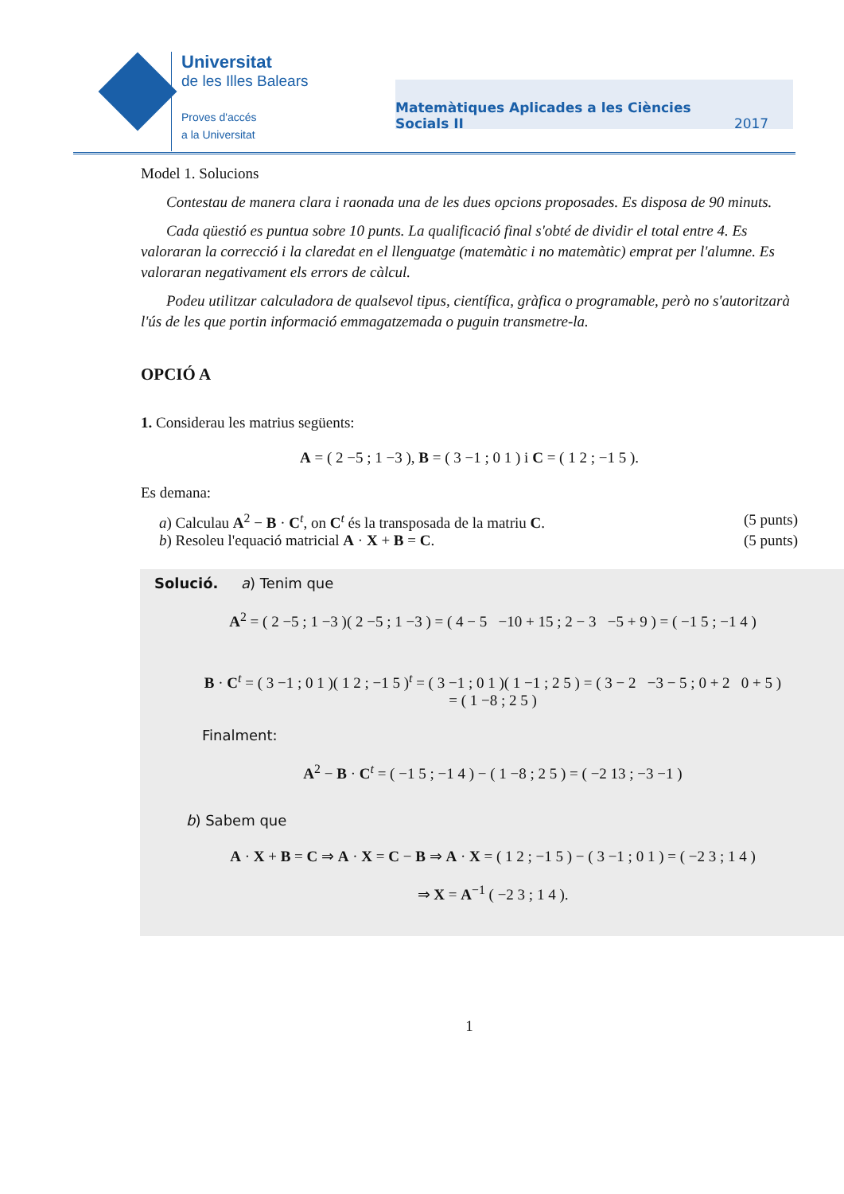Universitat
de les Illes Balears
Proves d'accés
a la Universitat
Matemàtiques Aplicades a les Ciències Socials II 2017
Model 1. Solucions
Contestau de manera clara i raonada una de les dues opcions proposades. Es disposa de 90 minuts.
Cada qüestió es puntua sobre 10 punts. La qualificació final s'obté de dividir el total entre 4. Es valoraran la correcció i la claredat en el llenguatge (matemàtic i no matemàtic) emprat per l'alumne. Es valoraran negativament els errors de càlcul.
Podeu utilitzar calculadora de qualsevol tipus, científica, gràfica o programable, però no s'autoritzarà l'ús de les que portin informació emmagatzemada o puguin transmetre-la.
OPCIÓ A
1. Considerau les matrius següents:
A = ( 2 −5 ; 1 −3 ), B = ( 3 −1 ; 0 1 ) i C = ( 1 2 ; −1 5 ).
Es demana:
a) Calculau A<sup>2</sup> − B · C<sup>t</sup>, on C<sup>t</sup> és la transposada de la matriu C. (5 punts)
b) Resoleu l'equació matricial A · X + B = C. (5 punts)
Solució. a) Tenim que
A<sup>2</sup> = ( 2 −5 ; 1 −3 )( 2 −5 ; 1 −3 ) = ( 4 − 5 −10 + 15 ; 2 − 3 −5 + 9 ) = ( −1 5 ; −1 4 )
B · C<sup>t</sup> = ( 3 −1 ; 0 1 )( 1 2 ; −1 5 )<sup>t</sup> = ( 3 −1 ; 0 1 )( 1 −1 ; 2 5 ) = ( 3 − 2 −3 − 5 ; 0 + 2 0 + 5 )
= ( 1 −8 ; 2 5 )
Finalment:
A<sup>2</sup> − B · C<sup>t</sup> = ( −1 5 ; −1 4 ) − ( 1 −8 ; 2 5 ) = ( −2 13 ; −3 −1 )
b) Sabem que
A · X + B = C ⇒ A · X = C − B ⇒ A · X = ( 1 2 ; −1 5 ) − ( 3 −1 ; 0 1 ) = ( −2 3 ; 1 4 )
⇒ X = A<sup>−1</sup> ( −2 3 ; 1 4 ).
1